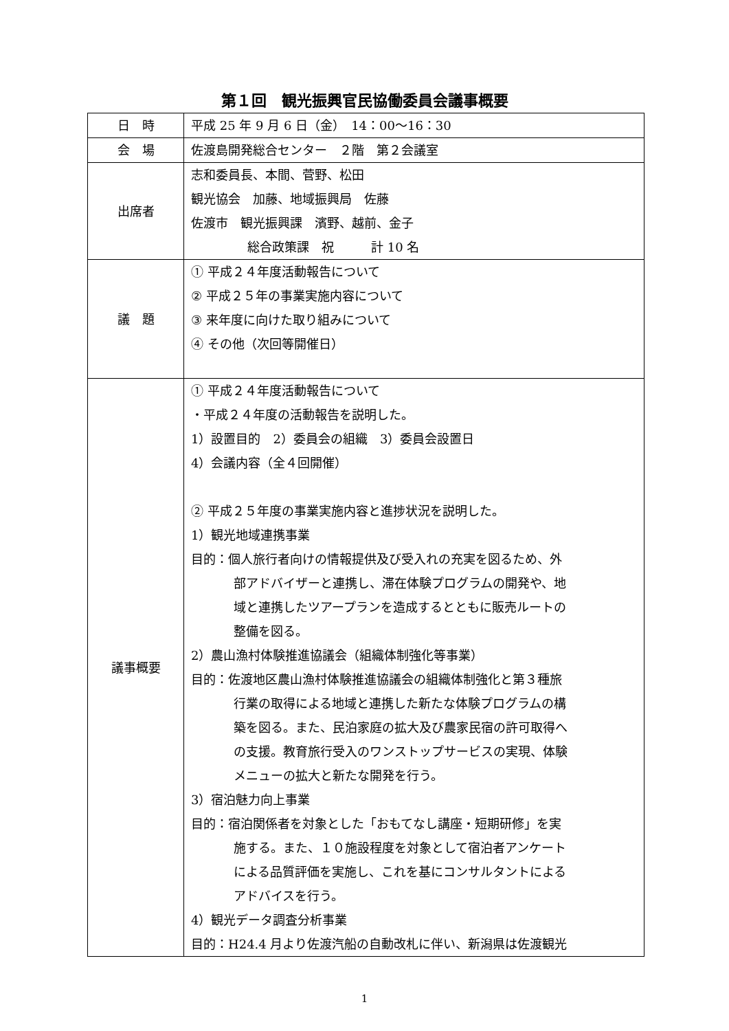第１回　観光振興官民協働委員会議事概要
| 日 時 | 平成 25 年 9 月 6 日（金） 14：00～16：30 |
| 会 場 | 佐渡島開発総合センター ２階 第２会議室 |
| 出席者 | 志和委員長、本間、菅野、松田 観光協会 加藤、地域振興局 佐藤 佐渡市 観光振興課 濱野、越前、金子 総合政策課 祝 計 10 名 |
| 議 題 | ① 平成２４年度活動報告について ② 平成２５年の事業実施内容について ③ 来年度に向けた取り組みについて ④ その他（次回等開催日） |
| 議事概要 | ① 平成２４年度活動報告について ・平成２４年度の活動報告を説明した。 1）設置目的 2）委員会の組織 3）委員会設置日 4）会議内容（全４回開催） ② 平成２５年度の事業実施内容と進捗状況を説明した。 1）観光地域連携事業 目的：個人旅行者向けの情報提供及び受入れの充実を図るため、外 部アドバイザーと連携し、滞在体験プログラムの開発や、地 域と連携したツアープランを造成するとともに販売ルートの 整備を図る。 2）農山漁村体験推進協議会（組織体制強化等事業） 目的：佐渡地区農山漁村体験推進協議会の組織体制強化と第３種旅 行業の取得による地域と連携した新たな体験プログラムの構 築を図る。また、民泊家庭の拡大及び農家民宿の許可取得へ の支援。教育旅行受入のワンストップサービスの実現、体験 メニューの拡大と新たな開発を行う。 3）宿泊魅力向上事業 目的：宿泊関係者を対象とした「おもてなし講座・短期研修」を実 施する。また、１０施設程度を対象として宿泊者アンケート による品質評価を実施し、これを基にコンサルタントによる アドバイスを行う。 4）観光データ調査分析事業 目的：H24.4 月より佐渡汽船の自動改札に伴い、新潟県は佐渡観光 |
1